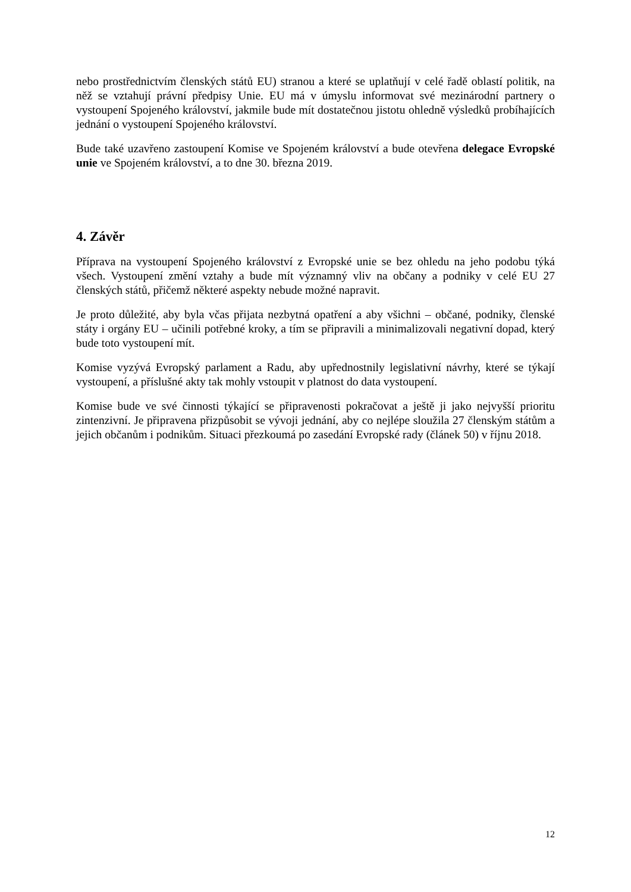nebo prostřednictvím členských států EU) stranou a které se uplatňují v celé řadě oblastí politik, na něž se vztahují právní předpisy Unie. EU má v úmyslu informovat své mezinárodní partnery o vystoupení Spojeného království, jakmile bude mít dostatečnou jistotu ohledně výsledků probíhajících jednání o vystoupení Spojeného království.
Bude také uzavřeno zastoupení Komise ve Spojeném království a bude otevřena delegace Evropské unie ve Spojeném království, a to dne 30. března 2019.
4. Závěr
Příprava na vystoupení Spojeného království z Evropské unie se bez ohledu na jeho podobu týká všech. Vystoupení změní vztahy a bude mít významný vliv na občany a podniky v celé EU 27 členských států, přičemž některé aspekty nebude možné napravit.
Je proto důležité, aby byla včas přijata nezbytná opatření a aby všichni – občané, podniky, členské státy i orgány EU – učinili potřebné kroky, a tím se připravili a minimalizovali negativní dopad, který bude toto vystoupení mít.
Komise vyzývá Evropský parlament a Radu, aby upřednostnily legislativní návrhy, které se týkají vystoupení, a příslušné akty tak mohly vstoupit v platnost do data vystoupení.
Komise bude ve své činnosti týkající se připravenosti pokračovat a ještě ji jako nejvyšší prioritu zintenzivní. Je připravena přizpůsobit se vývoji jednání, aby co nejlépe sloužila 27 členským státům a jejich občanům i podnikům. Situaci přezkoumá po zasedání Evropské rady (článek 50) v říjnu 2018.
12